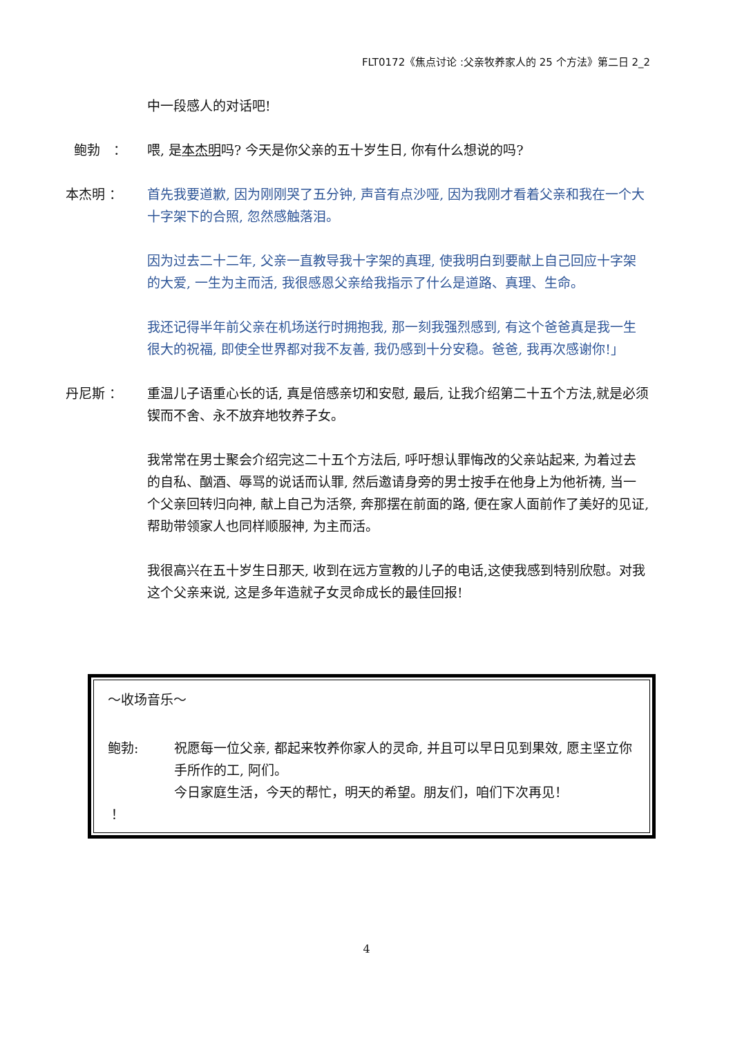FLT0172《焦点讨论 :父亲牧养家人的 25 个方法》第二日 2_2
中一段感人的对话吧!
鲍勃　： 喂, 是本杰明吗? 今天是你父亲的五十岁生日, 你有什么想说的吗?
本杰明 ： 首先我要道歉, 因为刚刚哭了五分钟, 声音有点沙哑, 因为我刚才看着父亲和我在一个大十字架下的合照, 忽然感触落泪。
因为过去二十二年, 父亲一直教导我十字架的真理, 使我明白到要献上自己回应十字架的大爱, 一生为主而活, 我很感恩父亲给我指示了什么是道路、真理、生命。
我还记得半年前父亲在机场送行时拥抱我, 那一刻我强烈感到, 有这个爸爸真是我一生很大的祝福, 即使全世界都对我不友善, 我仍感到十分安稳。爸爸, 我再次感谢你!」
丹尼斯 ： 重温儿子语重心长的话, 真是倍感亲切和安慰, 最后, 让我介绍第二十五个方法,就是必须锲而不舍、永不放弃地牧养子女。
我常常在男士聚会介绍完这二十五个方法后, 呼吁想认罪悔改的父亲站起来, 为着过去的自私、酗酒、辱骂的说话而认罪, 然后邀请身旁的男士按手在他身上为他祈祷, 当一个父亲回转归向神, 献上自己为活祭, 奔那摆在前面的路, 便在家人面前作了美好的见证, 帮助带领家人也同样顺服神, 为主而活。
我很高兴在五十岁生日那天, 收到在远方宣教的儿子的电话,这使我感到特别欣慰。对我这个父亲来说, 这是多年造就子女灵命成长的最佳回报!
～收场音乐～
鲍勃: 祝愿每一位父亲, 都起来牧养你家人的灵命, 并且可以早日见到果效, 愿主坚立你手所作的工, 阿们。
今日家庭生活，今天的帮忙，明天的希望。朋友们，咱们下次再见！
！
4